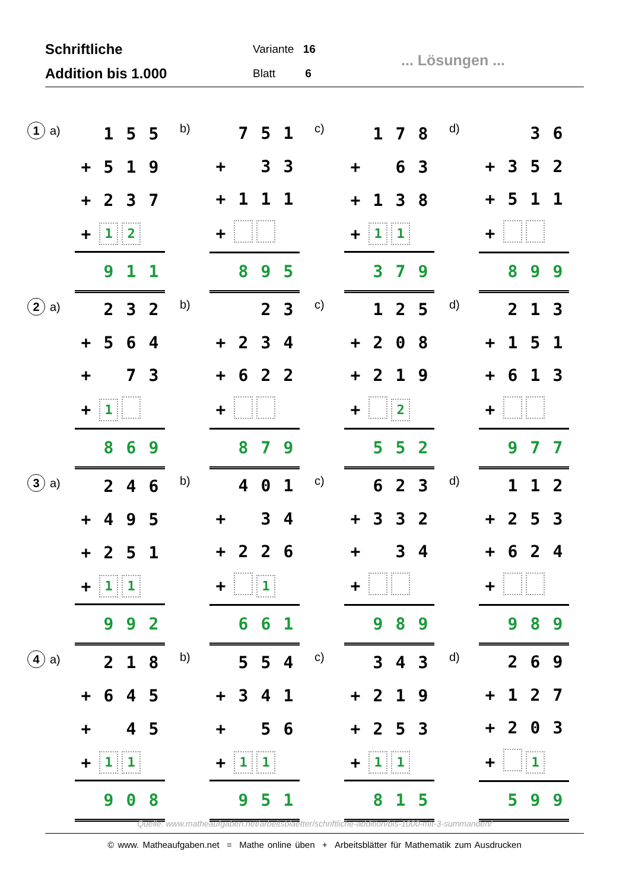Schriftliche
Addition bis 1.000
Variante 16
Blatt 6
... Lösungen ...
1 a)
| | 1 | 5 | 5 |
| + | 5 | 1 | 9 |
| + | 2 | 3 | 7 |
| + | 1 | 2 | |
| | 9 | 1 | 1 |
b)
| | 7 | 5 | 1 |
| + | | 3 | 3 |
| + | 1 | 1 | 1 |
| + | | | |
| | 8 | 9 | 5 |
c)
| | 1 | 7 | 8 |
| + | | 6 | 3 |
| + | 1 | 3 | 8 |
| + | 1 | 1 | |
| | 3 | 7 | 9 |
d)
| | | 3 | 6 |
| + | 3 | 5 | 2 |
| + | 5 | 1 | 1 |
| + | | | |
| | 8 | 9 | 9 |
2 a)
| | 2 | 3 | 2 |
| + | 5 | 6 | 4 |
| + | | 7 | 3 |
| + | 1 | | |
| | 8 | 6 | 9 |
b)
| | | 2 | 3 |
| + | 2 | 3 | 4 |
| + | 6 | 2 | 2 |
| + | | | |
| | 8 | 7 | 9 |
c)
| | 1 | 2 | 5 |
| + | 2 | 0 | 8 |
| + | 2 | 1 | 9 |
| + | | 2 | |
| | 5 | 5 | 2 |
d)
| | 2 | 1 | 3 |
| + | 1 | 5 | 1 |
| + | 6 | 1 | 3 |
| + | | | |
| | 9 | 7 | 7 |
3 a)
| | 2 | 4 | 6 |
| + | 4 | 9 | 5 |
| + | 2 | 5 | 1 |
| + | 1 | 1 | |
| | 9 | 9 | 2 |
b)
| | 4 | 0 | 1 |
| + | | 3 | 4 |
| + | 2 | 2 | 6 |
| + | | 1 | |
| | 6 | 6 | 1 |
c)
| | 6 | 2 | 3 |
| + | 3 | 3 | 2 |
| + | | 3 | 4 |
| + | | | |
| | 9 | 8 | 9 |
d)
| | 1 | 1 | 2 |
| + | 2 | 5 | 3 |
| + | 6 | 2 | 4 |
| + | | | |
| | 9 | 8 | 9 |
4 a)
| | 2 | 1 | 8 |
| + | 6 | 4 | 5 |
| + | | 4 | 5 |
| + | 1 | 1 | |
| | 9 | 0 | 8 |
b)
| | 5 | 5 | 4 |
| + | 3 | 4 | 1 |
| + | | 5 | 6 |
| + | 1 | 1 | |
| | 9 | 5 | 1 |
c)
| | 3 | 4 | 3 |
| + | 2 | 1 | 9 |
| + | 2 | 5 | 3 |
| + | 1 | 1 | |
| | 8 | 1 | 5 |
d)
| | 2 | 6 | 9 |
| + | 1 | 2 | 7 |
| + | 2 | 0 | 3 |
| + | | 1 | |
| | 5 | 9 | 9 |
Quelle: www.matheaufgaben.net/arbeitsblaetter/schriftliche-addition/bis-1000-mit-3-summanden/
© www. Matheaufgaben.net = Mathe online üben + Arbeitsblätter für Mathematik zum Ausdrucken